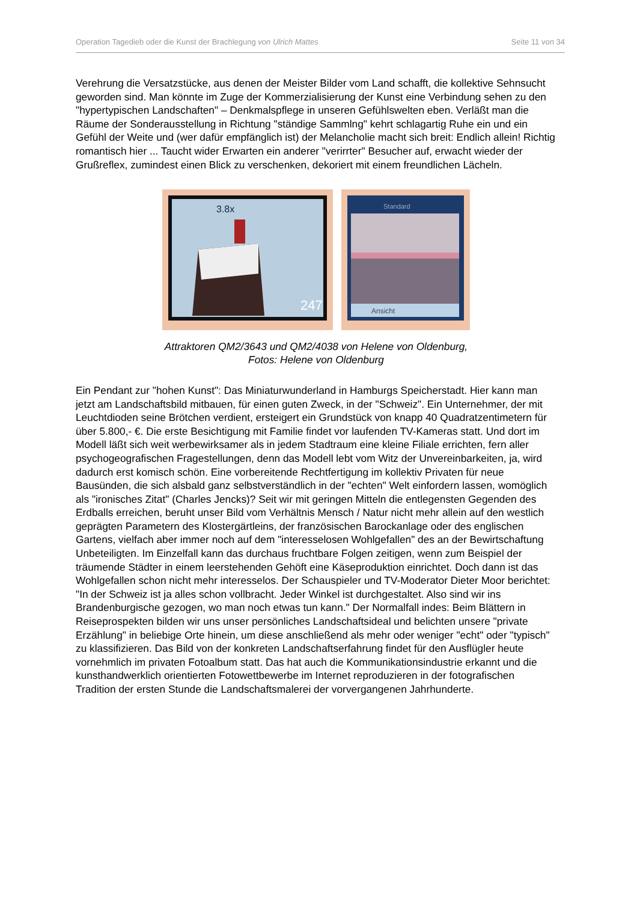Operation Tagedieb oder die Kunst der Brachlegung von Ulrich Mattes Seite 11 von 34
Verehrung die Versatzstücke, aus denen der Meister Bilder vom Land schafft, die kollektive Sehnsucht geworden sind. Man könnte im Zuge der Kommerzialisierung der Kunst eine Verbindung sehen zu den "hypertypischen Landschaften" – Denkmalspflege in unseren Gefühlswelten eben. Verläßt man die Räume der Sonderausstellung in Richtung "ständige Sammlng" kehrt schlagartig Ruhe ein und ein Gefühl der Weite und (wer dafür empfänglich ist) der Melancholie macht sich breit: Endlich allein! Richtig romantisch hier ... Taucht wider Erwarten ein anderer "verirrter" Besucher auf, erwacht wieder der Grußreflex, zumindest einen Blick zu verschenken, dekoriert mit einem freundlichen Lächeln.
247
3.8x
Ansicht
Standard
Attraktoren QM2/3643 und QM2/4038 von Helene von Oldenburg,
Fotos: Helene von Oldenburg
Ein Pendant zur "hohen Kunst": Das Miniaturwunderland in Hamburgs Speicherstadt. Hier kann man jetzt am Landschaftsbild mitbauen, für einen guten Zweck, in der "Schweiz". Ein Unternehmer, der mit Leuchtdioden seine Brötchen verdient, ersteigert ein Grundstück von knapp 40 Quadratzentimetern für über 5.800,- €. Die erste Besichtigung mit Familie findet vor laufenden TV-Kameras statt. Und dort im Modell läßt sich weit werbewirksamer als in jedem Stadtraum eine kleine Filiale errichten, fern aller psychogeografischen Fragestellungen, denn das Modell lebt vom Witz der Unvereinbarkeiten, ja, wird dadurch erst komisch schön. Eine vorbereitende Rechtfertigung im kollektiv Privaten für neue Bausünden, die sich alsbald ganz selbstverständlich in der "echten" Welt einfordern lassen, womöglich als "ironisches Zitat" (Charles Jencks)? Seit wir mit geringen Mitteln die entlegensten Gegenden des Erdballs erreichen, beruht unser Bild vom Verhältnis Mensch / Natur nicht mehr allein auf den westlich geprägten Parametern des Klostergärtleins, der französischen Barockanlage oder des englischen Gartens, vielfach aber immer noch auf dem "interesselosen Wohlgefallen" des an der Bewirtschaftung Unbeteiligten. Im Einzelfall kann das durchaus fruchtbare Folgen zeitigen, wenn zum Beispiel der träumende Städter in einem leerstehenden Gehöft eine Käseproduktion einrichtet. Doch dann ist das Wohlgefallen schon nicht mehr interesselos. Der Schauspieler und TV-Moderator Dieter Moor berichtet: "In der Schweiz ist ja alles schon vollbracht. Jeder Winkel ist durchgestaltet. Also sind wir ins Brandenburgische gezogen, wo man noch etwas tun kann." Der Normalfall indes: Beim Blättern in Reiseprospekten bilden wir uns unser persönliches Landschaftsideal und belichten unsere "private Erzählung" in beliebige Orte hinein, um diese anschließend als mehr oder weniger "echt" oder "typisch" zu klassifizieren. Das Bild von der konkreten Landschaftserfahrung findet für den Ausflügler heute vornehmlich im privaten Fotoalbum statt. Das hat auch die Kommunikationsindustrie erkannt und die kunsthandwerklich orientierten Fotowettbewerbe im Internet reproduzieren in der fotografischen Tradition der ersten Stunde die Landschaftsmalerei der vorvergangenen Jahrhunderte.